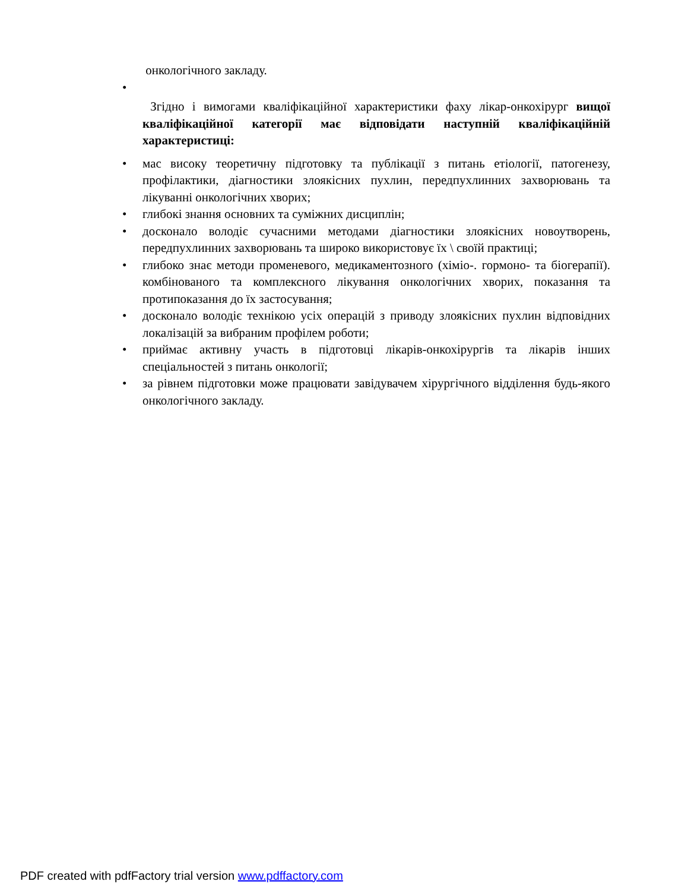онкологічного закладу.
•
Згідно і вимогами кваліфікаційної характеристики фаху лікар-онкохірург вищої кваліфікаційної категорії має відповідати наступній кваліфікаційній характеристиці:
• мас високу теоретичну підготовку та публікації з питань етіології, патогенезу, профілактики, діагностики злоякісних пухлин, передпухлинних захворювань та лікуванні онкологічних хворих;
• глибокі знання основних та суміжних дисциплін;
• досконало володіє сучасними методами діагностики злоякісних новоутворень, передпухлинних захворювань та широко використовує їх \ своїй практиці;
• глибоко знає методи променевого, медикаментозного (хіміо-. гормоно- та біогерапії). комбінованого та комплексного лікування онкологічних хворих, показання та протипоказання до їх застосування;
• досконало володіє технікою усіх операцій з приводу злоякісних пухлин відповідних локалізацій за вибраним профілем роботи;
• приймає активну участь в підготовці лікарів-онкохірургів та лікарів інших спеціальностей з питань онкології;
• за рівнем підготовки може працювати завідувачем хірургічного відділення будь-якого онкологічного закладу.
PDF created with pdfFactory trial version www.pdffactory.com